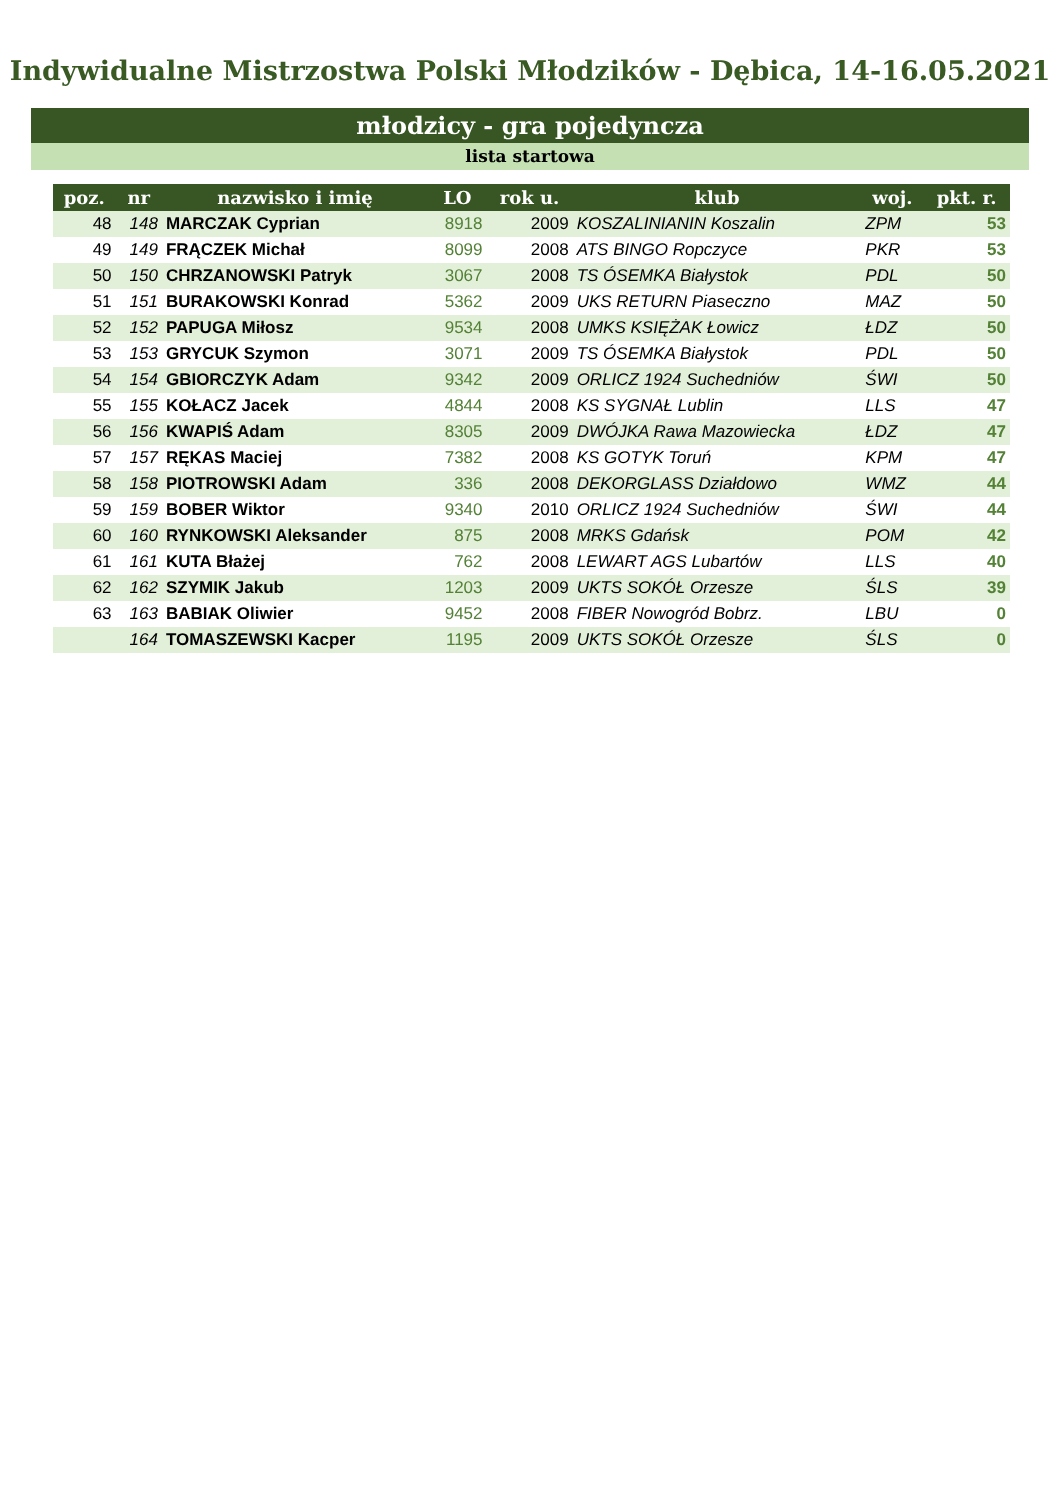Indywidualne Mistrzostwa Polski Młodzików - Dębica, 14-16.05.2021
młodzicy - gra pojedyncza
lista startowa
| poz. | nr | nazwisko i imię | LO | rok u. | klub | woj. | pkt. r. |
| --- | --- | --- | --- | --- | --- | --- | --- |
| 48 | 148 | MARCZAK Cyprian | 8918 | 2009 | KOSZALINIANIN Koszalin | ZPM | 53 |
| 49 | 149 | FRĄCZEK Michał | 8099 | 2008 | ATS BINGO Ropczyce | PKR | 53 |
| 50 | 150 | CHRZANOWSKI Patryk | 3067 | 2008 | TS ÓSEMKA Białystok | PDL | 50 |
| 51 | 151 | BURAKOWSKI Konrad | 5362 | 2009 | UKS RETURN Piaseczno | MAZ | 50 |
| 52 | 152 | PAPUGA Miłosz | 9534 | 2008 | UMKS KSIĘŻAK Łowicz | ŁDZ | 50 |
| 53 | 153 | GRYCUK Szymon | 3071 | 2009 | TS ÓSEMKA Białystok | PDL | 50 |
| 54 | 154 | GBIORCZYK Adam | 9342 | 2009 | ORLICZ 1924 Suchedniów | ŚWI | 50 |
| 55 | 155 | KOŁACZ Jacek | 4844 | 2008 | KS SYGNAŁ Lublin | LLS | 47 |
| 56 | 156 | KWAPIŚ Adam | 8305 | 2009 | DWÓJKA Rawa Mazowiecka | ŁDZ | 47 |
| 57 | 157 | RĘKAS Maciej | 7382 | 2008 | KS GOTYK Toruń | KPM | 47 |
| 58 | 158 | PIOTROWSKI Adam | 336 | 2008 | DEKORGLASS Działdowo | WMZ | 44 |
| 59 | 159 | BOBER Wiktor | 9340 | 2010 | ORLICZ 1924 Suchedniów | ŚWI | 44 |
| 60 | 160 | RYNKOWSKI Aleksander | 875 | 2008 | MRKS Gdańsk | POM | 42 |
| 61 | 161 | KUTA Błażej | 762 | 2008 | LEWART AGS Lubartów | LLS | 40 |
| 62 | 162 | SZYMIK Jakub | 1203 | 2009 | UKTS SOKÓŁ Orzesze | ŚLS | 39 |
| 63 | 163 | BABIAK Oliwier | 9452 | 2008 | FIBER Nowogród Bobrz. | LBU | 0 |
| | 164 | TOMASZEWSKI Kacper | 1195 | 2009 | UKTS SOKÓŁ Orzesze | ŚLS | 0 |